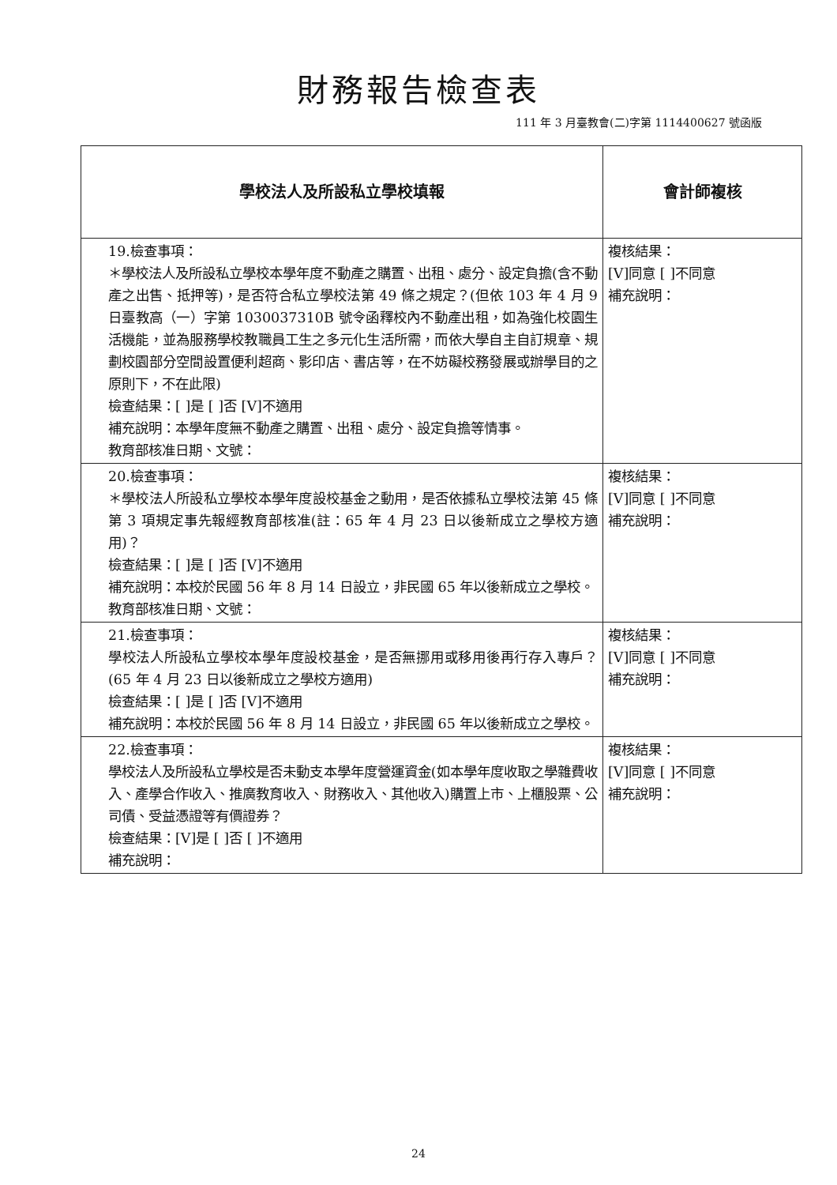財務報告檢查表
111 年 3 月臺教會(二)字第 1114400627 號函版
| 學校法人及所設私立學校填報 | 會計師複核 |
| --- | --- |
| 19.檢查事項： ＊學校法人及所設私立學校本學年度不動產之購置、出租、處分、設定負擔(含不動產之出售、抵押等)，是否符合私立學校法第 49 條之規定？(但依 103 年 4 月 9 日臺教高（一）字第 1030037310B 號令函釋校內不動產出租，如為強化校園生活機能，並為服務學校教職員工生之多元化生活所需，而依大學自主自訂規章、規劃校園部分空間設置便利超商、影印店、書店等，在不妨礙校務發展或辦學目的之原則下，不在此限) 檢查結果：[ ]是 [ ]否 [V]不適用 補充說明：本學年度無不動產之購置、出租、處分、設定負擔等情事。 教育部核准日期、文號： | 複核結果： [V]同意 [ ]不同意 補充說明： |
| 20.檢查事項： ＊學校法人所設私立學校本學年度設校基金之動用，是否依據私立學校法第 45 條第 3 項規定事先報經教育部核准(註：65 年 4 月 23 日以後新成立之學校方適用)？ 檢查結果：[ ]是 [ ]否 [V]不適用 補充說明：本校於民國 56 年 8 月 14 日設立，非民國 65 年以後新成立之學校。 教育部核准日期、文號： | 複核結果： [V]同意 [ ]不同意 補充說明： |
| 21.檢查事項： 學校法人所設私立學校本學年度設校基金，是否無挪用或移用後再行存入專戶？(65 年 4 月 23 日以後新成立之學校方適用) 檢查結果：[ ]是 [ ]否 [V]不適用 補充說明：本校於民國 56 年 8 月 14 日設立，非民國 65 年以後新成立之學校。 | 複核結果： [V]同意 [ ]不同意 補充說明： |
| 22.檢查事項： 學校法人及所設私立學校是否未動支本學年度營運資金(如本學年度收取之學雜費收入、產學合作收入、推廣教育收入、財務收入、其他收入)購置上市、上櫃股票、公司債、受益憑證等有價證券？ 檢查結果：[V]是 [ ]否 [ ]不適用 補充說明： | 複核結果： [V]同意 [ ]不同意 補充說明： |
24